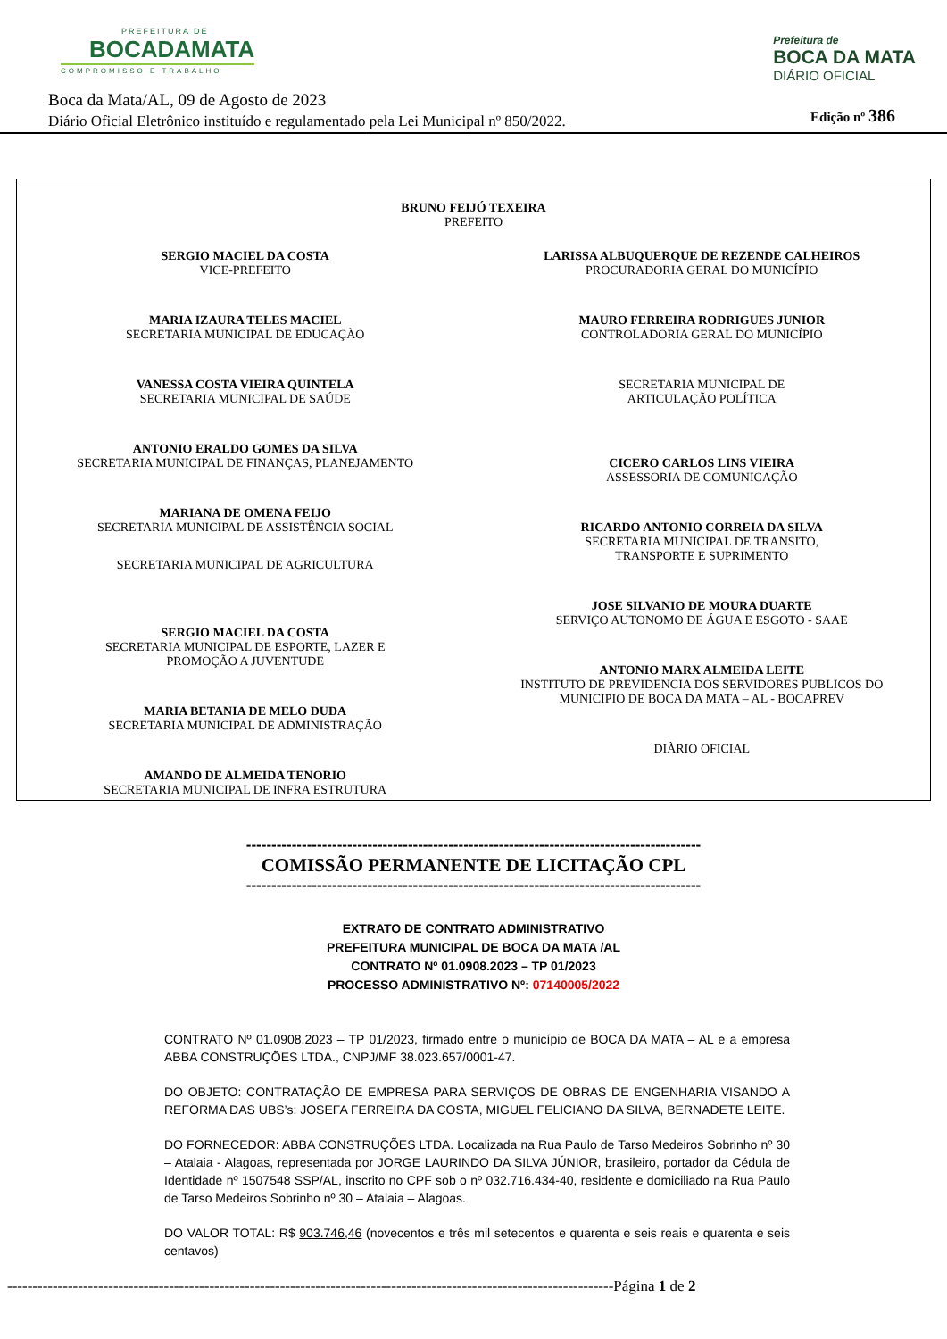PREFEITURA DE
BOCADAMATA
COMPROMISSO E TRABALHO
Prefeitura de
BOCA DA MATA
DIÁRIO OFICIAL
Boca da Mata/AL, 09 de Agosto de 2023
Diário Oficial Eletrônico instituído e regulamentado pela Lei Municipal nº 850/2022.
Edição nº 386
BRUNO FEIJÓ TEXEIRA
PREFEITO
SERGIO MACIEL DA COSTA
VICE-PREFEITO
MARIA IZAURA TELES MACIEL
SECRETARIA MUNICIPAL DE EDUCAÇÃO
VANESSA COSTA VIEIRA QUINTELA
SECRETARIA MUNICIPAL DE SAÚDE
ANTONIO ERALDO GOMES DA SILVA
SECRETARIA MUNICIPAL DE FINANÇAS, PLANEJAMENTO
MARIANA DE OMENA FEIJO
SECRETARIA MUNICIPAL DE ASSISTÊNCIA SOCIAL
SECRETARIA MUNICIPAL DE AGRICULTURA
SERGIO MACIEL DA COSTA
SECRETARIA MUNICIPAL DE ESPORTE, LAZER E
PROMOÇÃO A JUVENTUDE
MARIA BETANIA DE MELO DUDA
SECRETARIA MUNICIPAL DE ADMINISTRAÇÃO
AMANDO DE ALMEIDA TENORIO
SECRETARIA MUNICIPAL DE INFRA ESTRUTURA
LARISSA ALBUQUERQUE DE REZENDE CALHEIROS
PROCURADORIA GERAL DO MUNICÍPIO
MAURO FERREIRA RODRIGUES JUNIOR
CONTROLADORIA GERAL DO MUNICÍPIO
SECRETARIA MUNICIPAL DE
ARTICULAÇÃO POLÍTICA
CICERO CARLOS LINS VIEIRA
ASSESSORIA DE COMUNICAÇÃO
RICARDO ANTONIO CORREIA DA SILVA
SECRETARIA MUNICIPAL DE TRANSITO,
TRANSPORTE E SUPRIMENTO
JOSE SILVANIO DE MOURA DUARTE
SERVIÇO AUTONOMO DE ÁGUA E ESGOTO - SAAE
ANTONIO MARX ALMEIDA LEITE
INSTITUTO DE PREVIDENCIA DOS SERVIDORES PUBLICOS DO
MUNICIPIO DE BOCA DA MATA – AL - BOCAPREV
DIÀRIO OFICIAL
------------------------------------------------------------------------------------------
COMISSÃO PERMANENTE DE LICITAÇÃO CPL
------------------------------------------------------------------------------------------
EXTRATO DE CONTRATO ADMINISTRATIVO
PREFEITURA MUNICIPAL DE BOCA DA MATA /AL
CONTRATO Nº 01.0908.2023 – TP 01/2023
PROCESSO ADMINISTRATIVO Nº: 07140005/2022
CONTRATO Nº 01.0908.2023 – TP 01/2023, firmado entre o município de BOCA DA MATA – AL e a empresa ABBA CONSTRUÇÕES LTDA., CNPJ/MF 38.023.657/0001-47.
DO OBJETO: CONTRATAÇÃO DE EMPRESA PARA SERVIÇOS DE OBRAS DE ENGENHARIA VISANDO A REFORMA DAS UBS’s: JOSEFA FERREIRA DA COSTA, MIGUEL FELICIANO DA SILVA, BERNADETE LEITE.
DO FORNECEDOR: ABBA CONSTRUÇÕES LTDA. Localizada na Rua Paulo de Tarso Medeiros Sobrinho nº 30 – Atalaia - Alagoas, representada por JORGE LAURINDO DA SILVA JÚNIOR, brasileiro, portador da Cédula de Identidade nº 1507548 SSP/AL, inscrito no CPF sob o nº 032.716.434-40, residente e domiciliado na Rua Paulo de Tarso Medeiros Sobrinho nº 30 – Atalaia – Alagoas.
DO VALOR TOTAL: R$ 903.746,46 (novecentos e três mil setecentos e quarenta e seis reais e quarenta e seis centavos)
------------------------------------------------------------------------------------------------------------------------Página 1 de 2